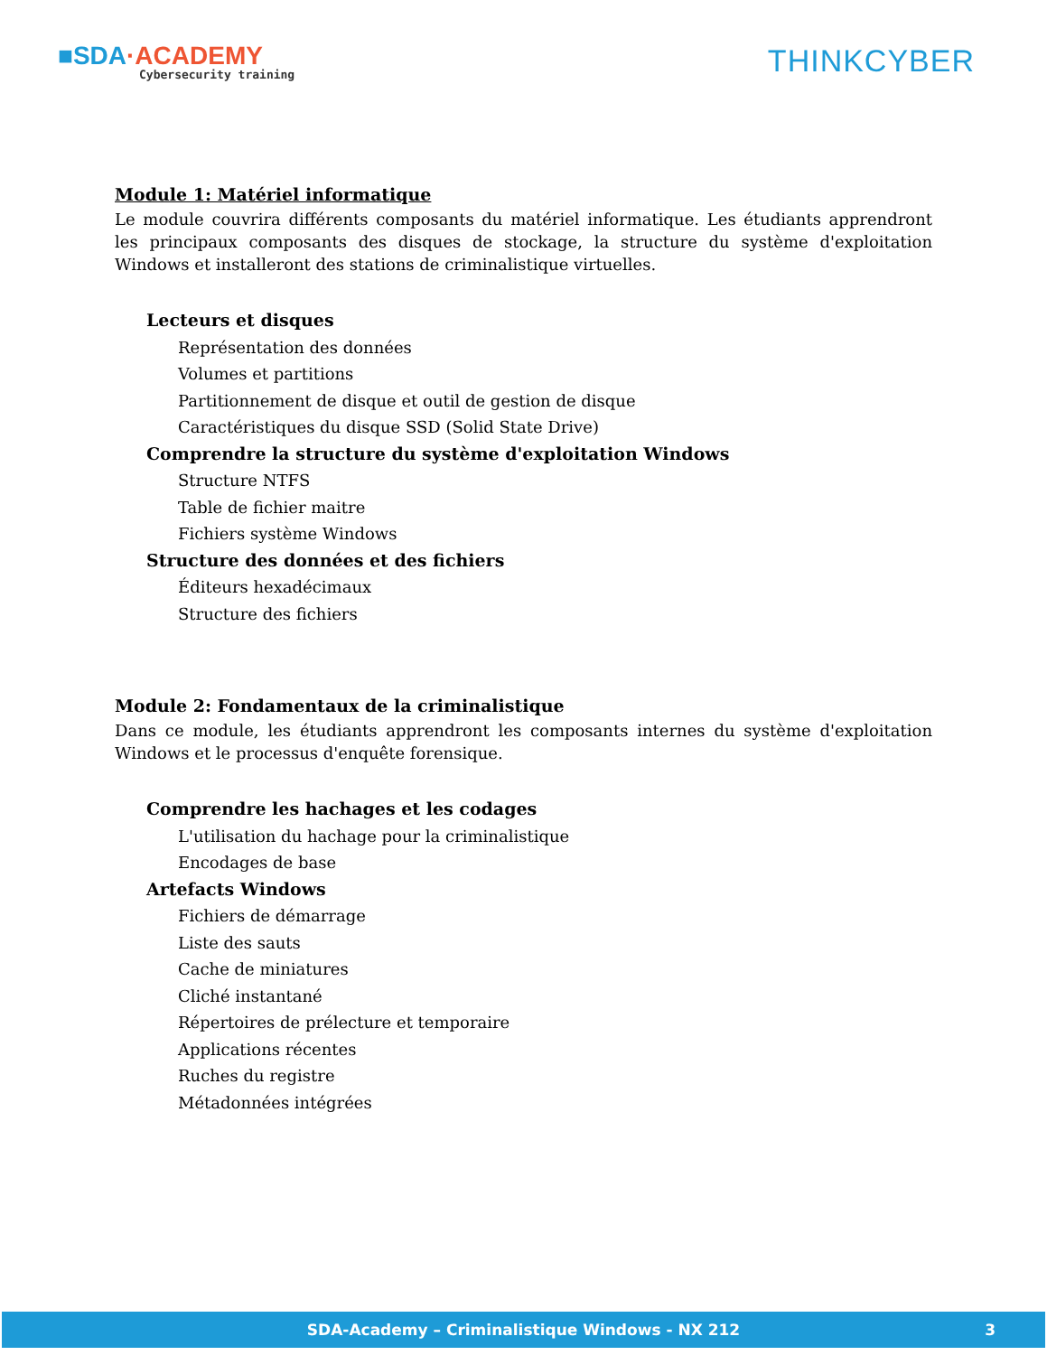■SDA·ACADEMY
Cybersecurity training
THINKCYBER
Module 1: Matériel informatique
Le module couvrira différents composants du matériel informatique. Les étudiants apprendront les principaux composants des disques de stockage, la structure du système d'exploitation Windows et installeront des stations de criminalistique virtuelles.
Lecteurs et disques
Représentation des données
Volumes et partitions
Partitionnement de disque et outil de gestion de disque
Caractéristiques du disque SSD (Solid State Drive)
Comprendre la structure du système d'exploitation Windows
Structure NTFS
Table de fichier maitre
Fichiers système Windows
Structure des données et des fichiers
Éditeurs hexadécimaux
Structure des fichiers
Module 2: Fondamentaux de la criminalistique
Dans ce module, les étudiants apprendront les composants internes du système d'exploitation Windows et le processus d'enquête forensique.
Comprendre les hachages et les codages
L'utilisation du hachage pour la criminalistique
Encodages de base
Artefacts Windows
Fichiers de démarrage
Liste des sauts
Cache de miniatures
Cliché instantané
Répertoires de prélecture et temporaire
Applications récentes
Ruches du registre
Métadonnées intégrées
SDA-Academy – Criminalistique Windows - NX 212 3